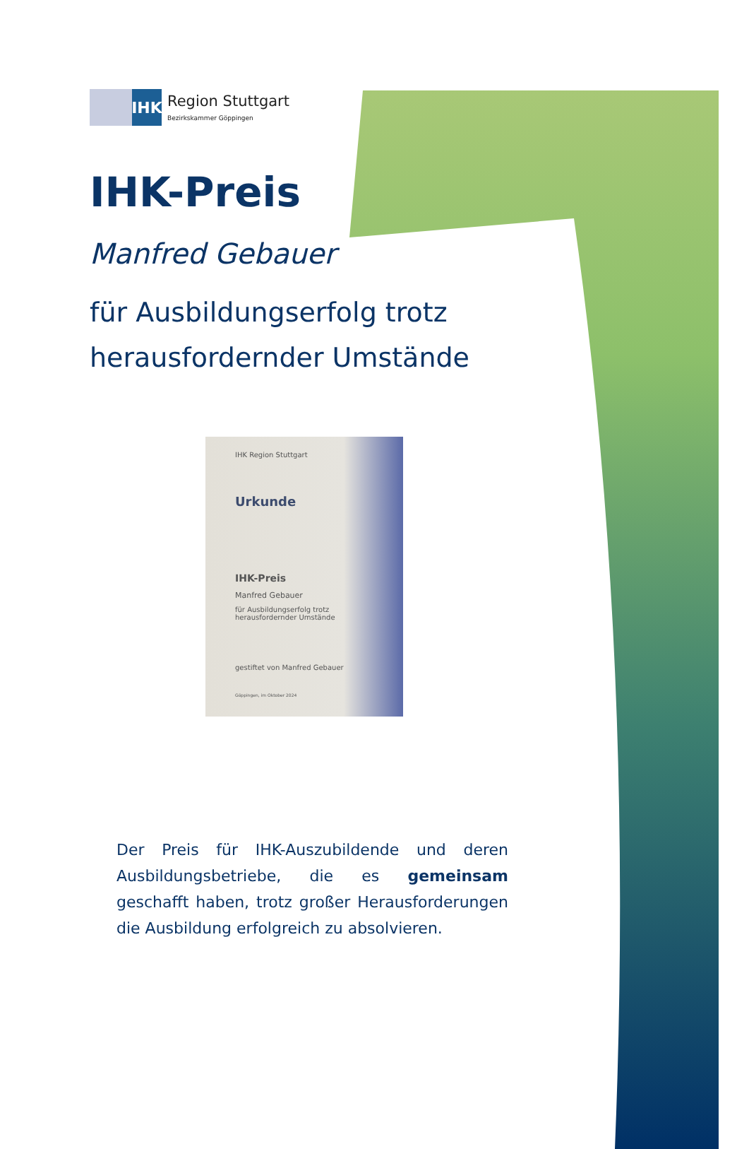IHK
Region Stuttgart
Bezirkskammer Göppingen
IHK-Preis
Manfred Gebauer
für Ausbildungserfolg trotz
herausfordernder Umstände
IHK Region Stuttgart
Urkunde
IHK-Preis
Manfred Gebauer
für Ausbildungserfolg trotz
herausfordernder Umstände
gestiftet von Manfred Gebauer
Göppingen, im Oktober 2024
Der Preis für IHK-Auszubildende und deren Ausbildungsbetriebe, die es gemeinsam geschafft haben, trotz großer Herausforderungen die Ausbildung erfolgreich zu absolvieren.